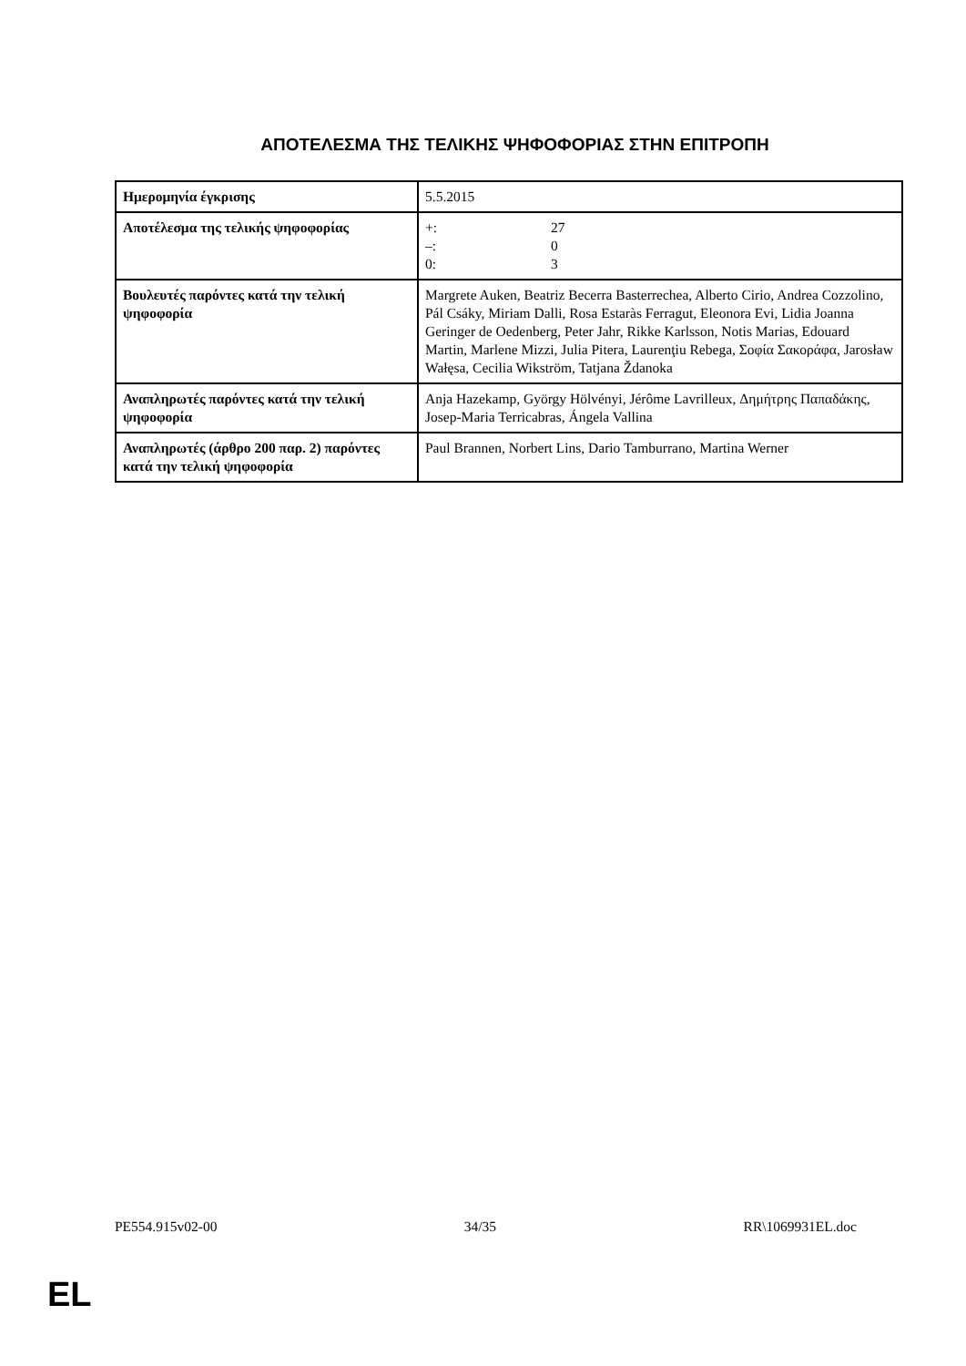ΑΠΟΤΕΛΕΣΜΑ ΤΗΣ ΤΕΛΙΚΗΣ ΨΗΦΟΦΟΡΙΑΣ ΣΤΗΝ ΕΠΙΤΡΟΠΗ
| Ημερομηνία έγκρισης | 5.5.2015 |
| Αποτέλεσμα της τελικής ψηφοφορίας | +: 27 –: 0 0: 3 |
| Βουλευτές παρόντες κατά την τελική ψηφοφορία | Margrete Auken, Beatriz Becerra Basterrechea, Alberto Cirio, Andrea Cozzolino, Pál Csáky, Miriam Dalli, Rosa Estaràs Ferragut, Eleonora Evi, Lidia Joanna Geringer de Oedenberg, Peter Jahr, Rikke Karlsson, Notis Marias, Edouard Martin, Marlene Mizzi, Julia Pitera, Laurenţiu Rebega, Σοφία Σακοράφα, Jarosław Wałęsa, Cecilia Wikström, Tatjana Ždanoka |
| Αναπληρωτές παρόντες κατά την τελική ψηφοφορία | Anja Hazekamp, György Hölvényi, Jérôme Lavrilleux, Δημήτρης Παπαδάκης, Josep-Maria Terricabras, Ángela Vallina |
| Αναπληρωτές (άρθρο 200 παρ. 2) παρόντες κατά την τελική ψηφοφορία | Paul Brannen, Norbert Lins, Dario Tamburrano, Martina Werner |
PE554.915v02-00 34/35 RR\1069931EL.doc
EL